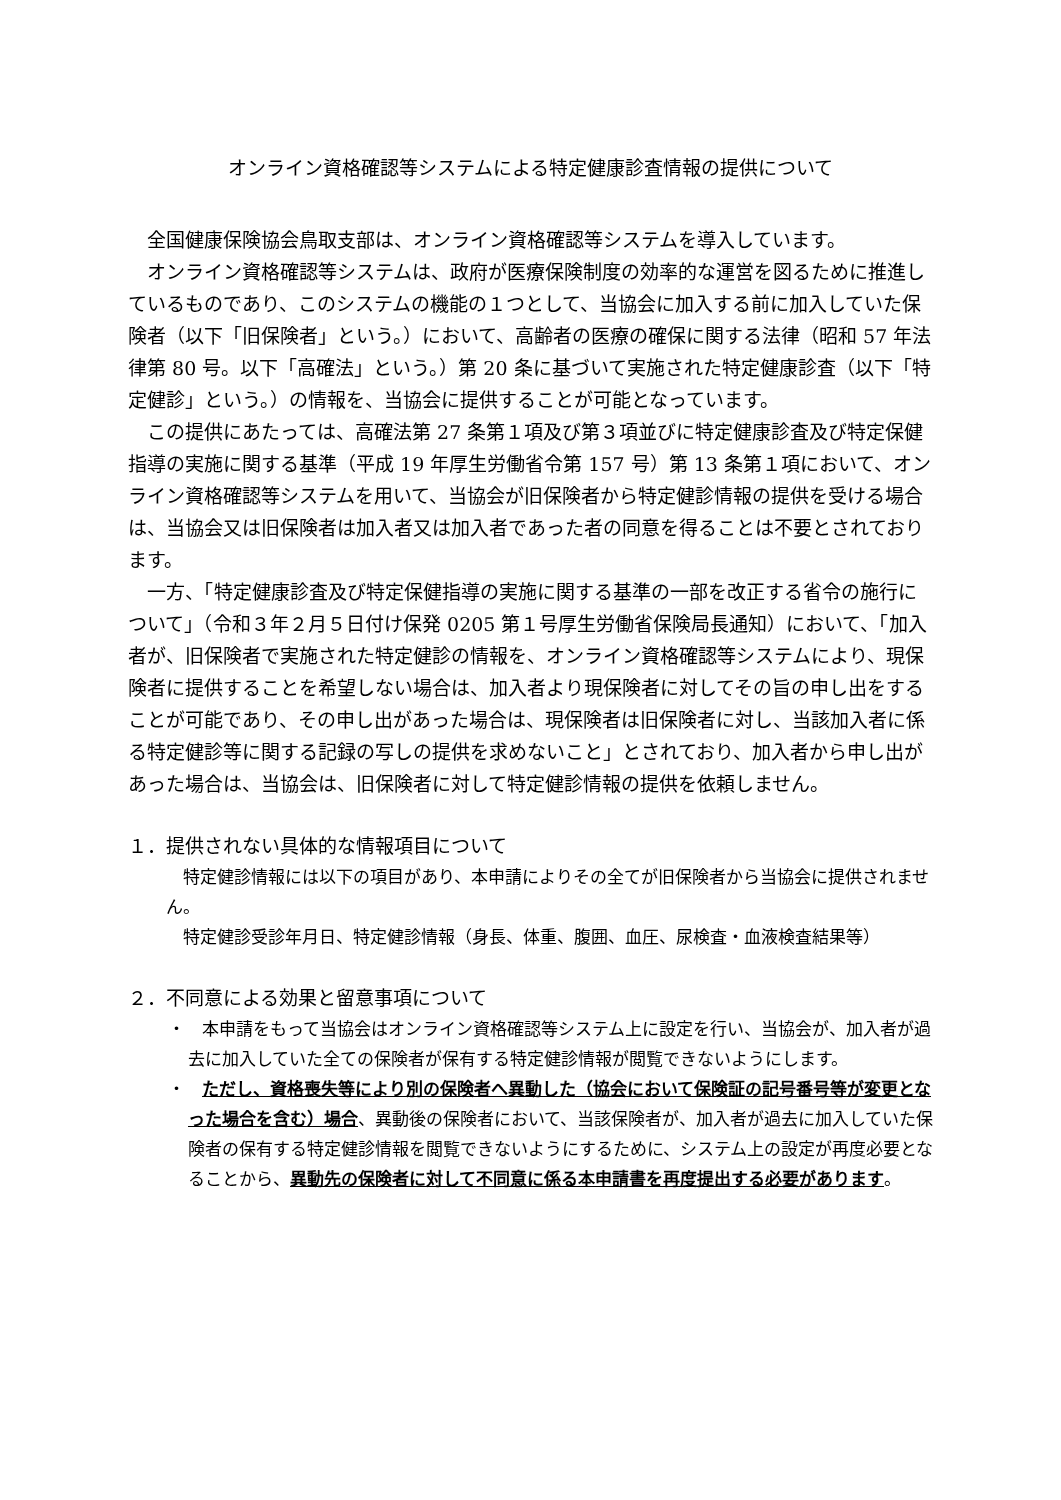オンライン資格確認等システムによる特定健康診査情報の提供について
全国健康保険協会鳥取支部は、オンライン資格確認等システムを導入しています。
オンライン資格確認等システムは、政府が医療保険制度の効率的な運営を図るために推進しているものであり、このシステムの機能の１つとして、当協会に加入する前に加入していた保険者（以下「旧保険者」という。）において、高齢者の医療の確保に関する法律（昭和 57 年法律第 80 号。以下「高確法」という。）第 20 条に基づいて実施された特定健康診査（以下「特定健診」という。）の情報を、当協会に提供することが可能となっています。
この提供にあたっては、高確法第 27 条第１項及び第３項並びに特定健康診査及び特定保健指導の実施に関する基準（平成 19 年厚生労働省令第 157 号）第 13 条第１項において、オンライン資格確認等システムを用いて、当協会が旧保険者から特定健診情報の提供を受ける場合は、当協会又は旧保険者は加入者又は加入者であった者の同意を得ることは不要とされております。
一方、「特定健康診査及び特定保健指導の実施に関する基準の一部を改正する省令の施行について」（令和３年２月５日付け保発 0205 第１号厚生労働省保険局長通知）において、「加入者が、旧保険者で実施された特定健診の情報を、オンライン資格確認等システムにより、現保険者に提供することを希望しない場合は、加入者より現保険者に対してその旨の申し出をすることが可能であり、その申し出があった場合は、現保険者は旧保険者に対し、当該加入者に係る特定健診等に関する記録の写しの提供を求めないこと」とされており、加入者から申し出があった場合は、当協会は、旧保険者に対して特定健診情報の提供を依頼しません。
１．提供されない具体的な情報項目について
特定健診情報には以下の項目があり、本申請によりその全てが旧保険者から当協会に提供されません。
特定健診受診年月日、特定健診情報（身長、体重、腹囲、血圧、尿検査・血液検査結果等）
２．不同意による効果と留意事項について
・　本申請をもって当協会はオンライン資格確認等システム上に設定を行い、当協会が、加入者が過去に加入していた全ての保険者が保有する特定健診情報が閲覧できないようにします。
・　ただし、資格喪失等により別の保険者へ異動した（協会において保険証の記号番号等が変更となった場合を含む）場合、異動後の保険者において、当該保険者が、加入者が過去に加入していた保険者の保有する特定健診情報を閲覧できないようにするために、システム上の設定が再度必要となることから、異動先の保険者に対して不同意に係る本申請書を再度提出する必要があります。